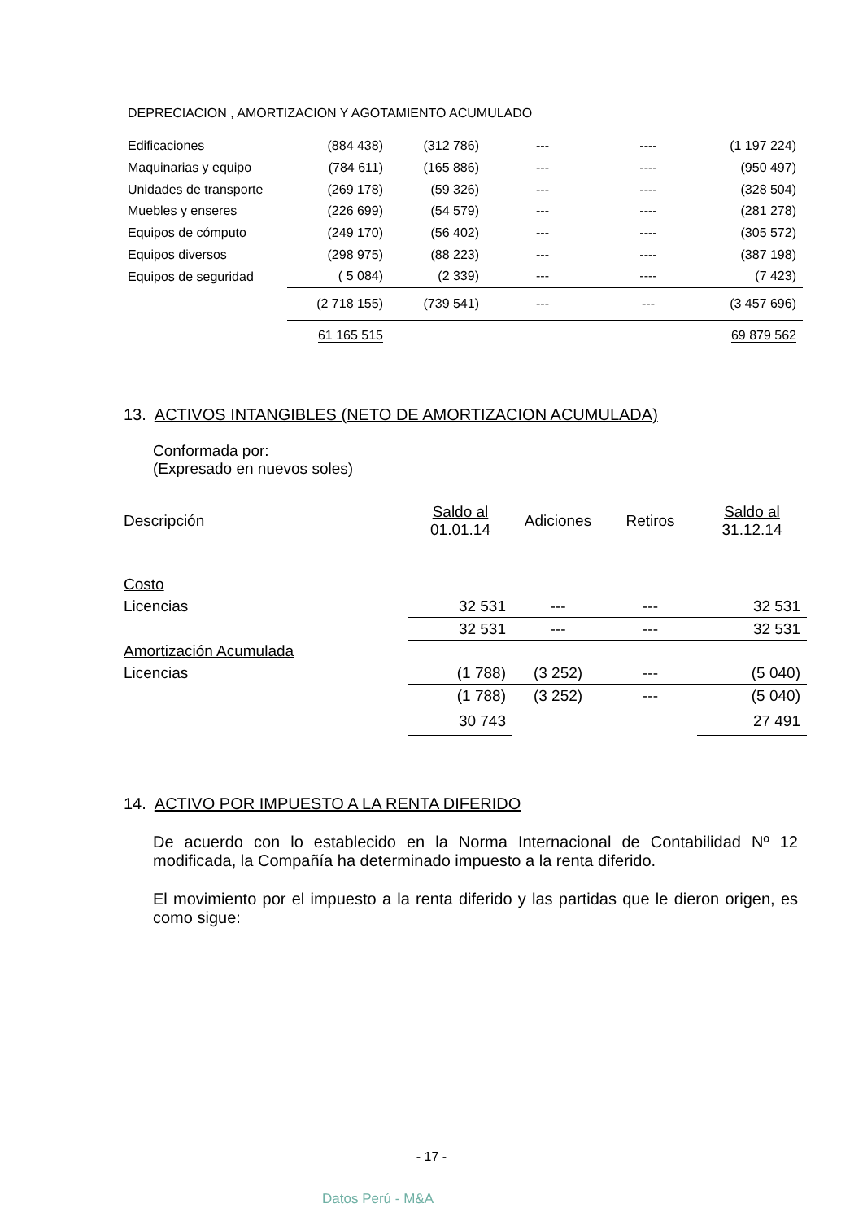DEPRECIACION , AMORTIZACION Y AGOTAMIENTO ACUMULADO
| Edificaciones | (884 438) | (312 786) | --- | ---- | (1 197 224) |
| Maquinarias y equipo | (784 611) | (165 886) | --- | ---- | (950 497) |
| Unidades de transporte | (269 178) | (59 326) | --- | ---- | (328 504) |
| Muebles y enseres | (226 699) | (54 579) | --- | ---- | (281 278) |
| Equipos de cómputo | (249 170) | (56 402) | --- | ---- | (305 572) |
| Equipos diversos | (298 975) | (88 223) | --- | ---- | (387 198) |
| Equipos de seguridad | ( 5 084) | (2 339) | --- | ---- | (7 423) |
| | (2 718 155) | (739 541) | --- | --- | (3 457 696) |
| | 61 165 515 | | | | 69 879 562 |
13. ACTIVOS INTANGIBLES (NETO DE AMORTIZACION ACUMULADA)
Conformada por:
(Expresado en nuevos soles)
| Descripción | Saldo al 01.01.14 | Adiciones | Retiros | Saldo al 31.12.14 |
| Costo | | | | |
| Licencias | 32 531 | --- | --- | 32 531 |
| | 32 531 | --- | --- | 32 531 |
| Amortización Acumulada | | | | |
| Licencias | (1 788) | (3 252) | --- | (5 040) |
| | (1 788) | (3 252) | --- | (5 040) |
| | 30 743 | | | 27 491 |
14. ACTIVO POR IMPUESTO A LA RENTA DIFERIDO
De acuerdo con lo establecido en la Norma Internacional de Contabilidad Nº 12 modificada, la Compañía ha determinado impuesto a la renta diferido.
El movimiento por el impuesto a la renta diferido y las partidas que le dieron origen, es como sigue:
- 17 -
Datos Perú - M&A